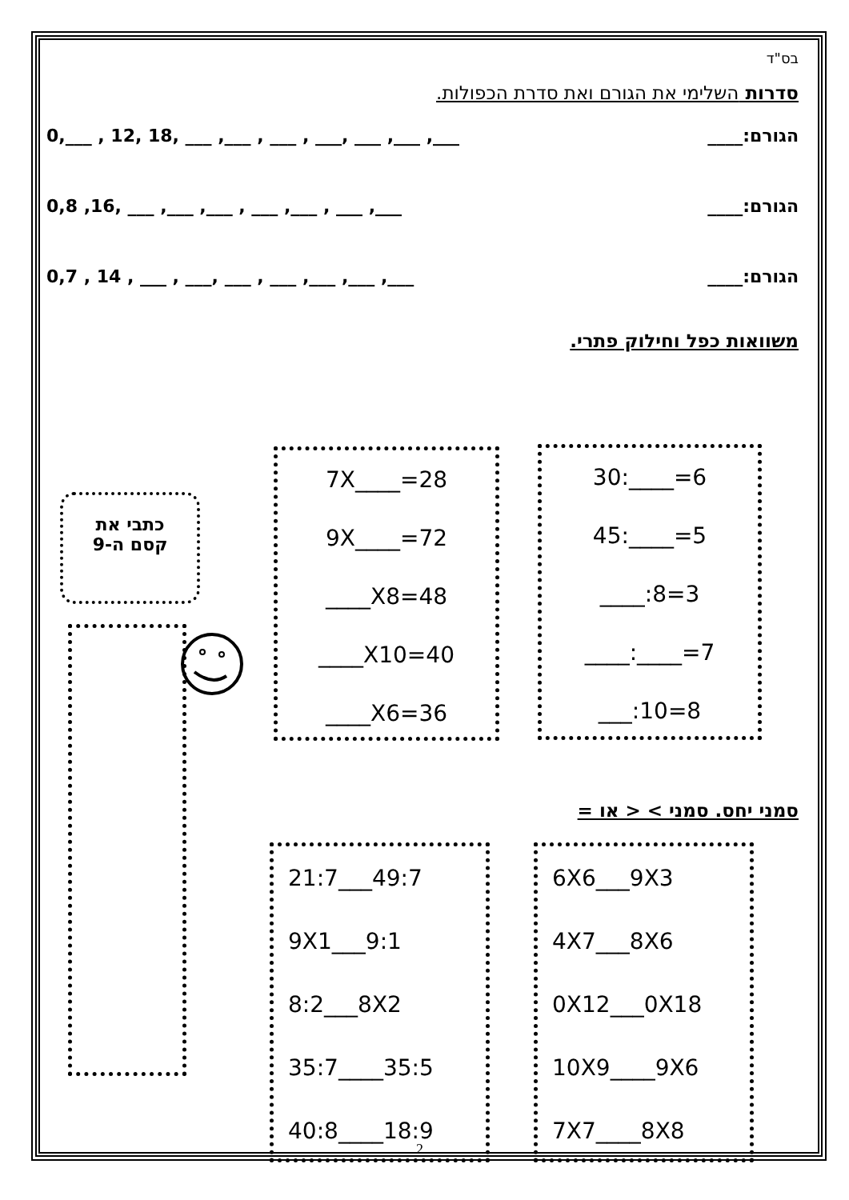בס"ד
סדרות השלימי את הגורם ואת סדרת הכפולות.
הגורם:____ 0,___ , 12, 18, ___ ,___ , ___ , ___, ___ ,___ ,___
הגורם:____ 0,8 ,16, ___ ,___ ,___ , ___ ,___ , ___ ,___
הגורם:____ 0,7 , 14 , ___ , ___, ___ , ___ ,___ ,___ ,___
משוואות כפל וחילוק פתרי.
30:____=6
45:____=5
____:8=3
____:____=7
___:10=8
7X____=28
9X____=72
____X8=48
____X10=40
____X6=36
כתבי את
קסם ה-9
סמני יחס. סמני > < או =
6X6___9X3
4X7___8X6
0X12___0X18
10X9____9X6
7X7____8X8
21:7___49:7
9X1___9:1
8:2___8X2
35:7____35:5
40:8____18:9
2